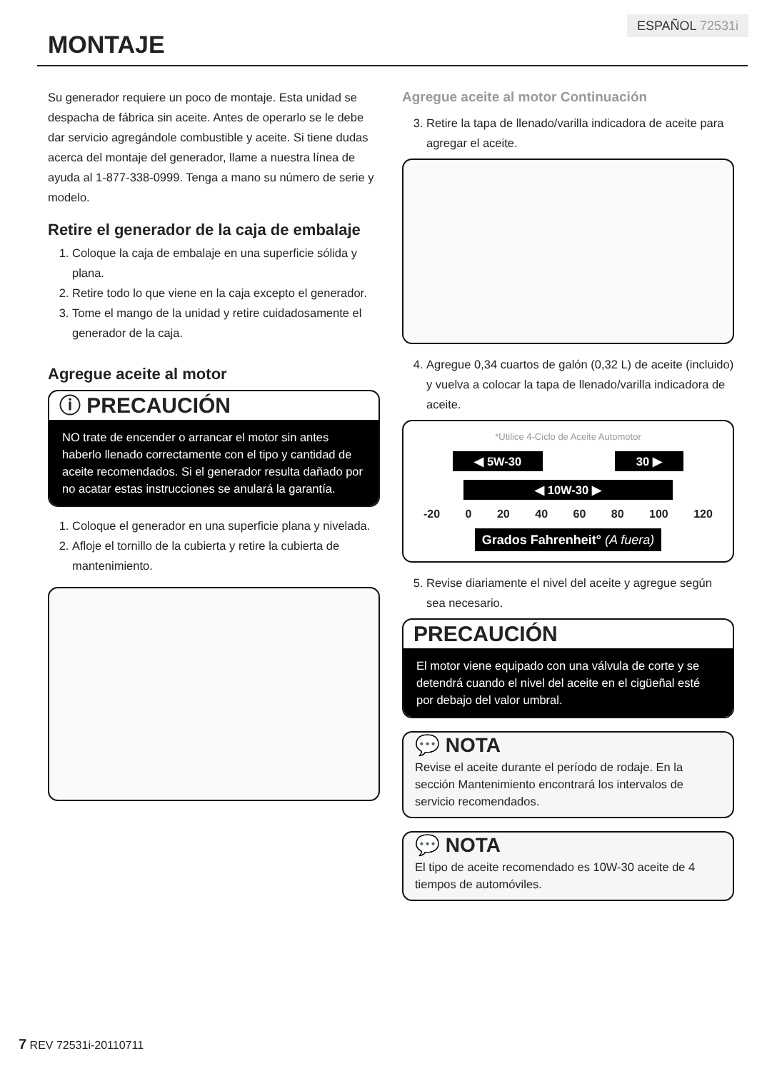ESPAÑOL 72531i
MONTAJE
Su generador requiere un poco de montaje. Esta unidad se despacha de fábrica sin aceite. Antes de operarlo se le debe dar servicio agregándole combustible y aceite. Si tiene dudas acerca del montaje del generador, llame a nuestra línea de ayuda al 1-877-338-0999. Tenga a mano su número de serie y modelo.
Retire el generador de la caja de embalaje
1. Coloque la caja de embalaje en una superficie sólida y plana.
2. Retire todo lo que viene en la caja excepto el generador.
3. Tome el mango de la unidad y retire cuidadosamente el generador de la caja.
Agregue aceite al motor
ⓘ PRECAUCIÓN
NO trate de encender o arrancar el motor sin antes haberlo llenado correctamente con el tipo y cantidad de aceite recomendados. Si el generador resulta dañado por no acatar estas instrucciones se anulará la garantía.
1. Coloque el generador en una superficie plana y nivelada.
2. Afloje el tornillo de la cubierta y retire la cubierta de mantenimiento.
Agregue aceite al motor Continuación
3. Retire la tapa de llenado/varilla indicadora de aceite para agregar el aceite.
4. Agregue 0,34 cuartos de galón (0,32 L) de aceite (incluido) y vuelva a colocar la tapa de llenado/varilla indicadora de aceite.
*Utilice 4-Ciclo de Aceite Automotor
◀ 5W-30 30 ▶
◀ 10W-30 ▶
-20 0 20 40 60 80 100 120
Grados Fahrenheit° (A fuera)
5. Revise diariamente el nivel del aceite y agregue según sea necesario.
PRECAUCIÓN
El motor viene equipado con una válvula de corte y se detendrá cuando el nivel del aceite en el cigüeñal esté por debajo del valor umbral.
💬 NOTA
Revise el aceite durante el período de rodaje. En la sección Mantenimiento encontrará los intervalos de servicio recomendados.
💬 NOTA
El tipo de aceite recomendado es 10W-30 aceite de 4 tiempos de automóviles.
7 REV 72531i-20110711